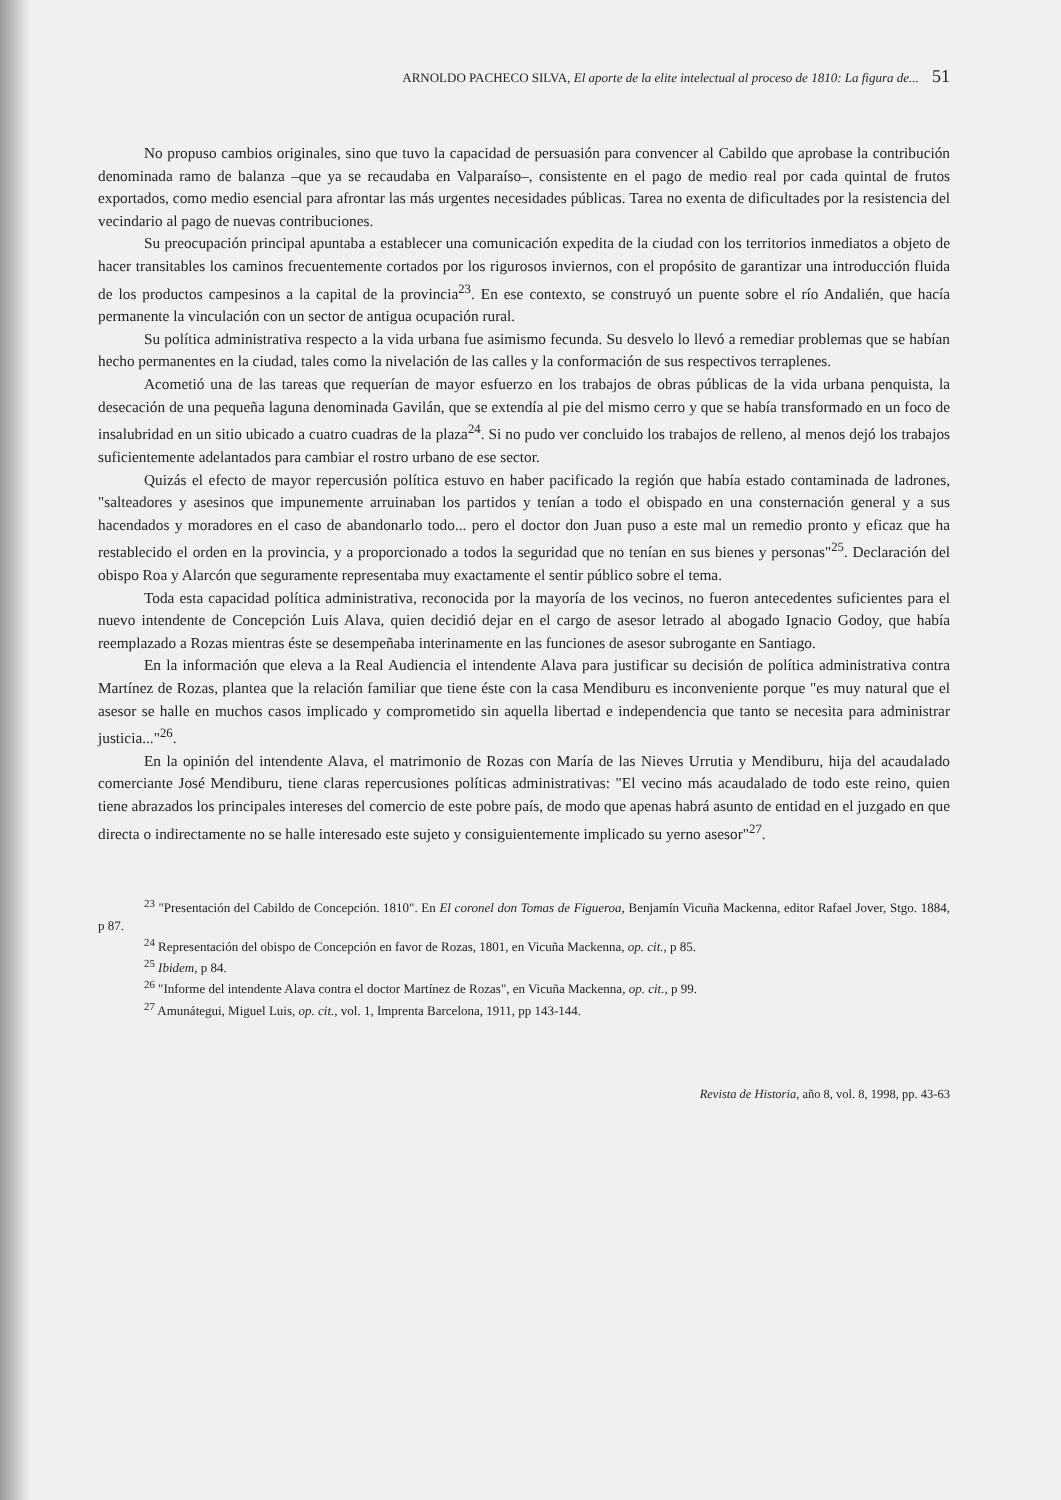ARNOLDO PACHECO SILVA, El aporte de la elite intelectual al proceso de 1810: La figura de... 51
No propuso cambios originales, sino que tuvo la capacidad de persuasión para convencer al Cabildo que aprobase la contribución denominada ramo de balanza –que ya se recaudaba en Valparaíso–, consistente en el pago de medio real por cada quintal de frutos exportados, como medio esencial para afrontar las más urgentes necesidades públicas. Tarea no exenta de dificultades por la resistencia del vecindario al pago de nuevas contribuciones.
Su preocupación principal apuntaba a establecer una comunicación expedita de la ciudad con los territorios inmediatos a objeto de hacer transitables los caminos frecuentemente cortados por los rigurosos inviernos, con el propósito de garantizar una introducción fluida de los productos campesinos a la capital de la provincia<sup>23</sup>. En ese contexto, se construyó un puente sobre el río Andalién, que hacía permanente la vinculación con un sector de antigua ocupación rural.
Su política administrativa respecto a la vida urbana fue asimismo fecunda. Su desvelo lo llevó a remediar problemas que se habían hecho permanentes en la ciudad, tales como la nivelación de las calles y la conformación de sus respectivos terraplenes.
Acometió una de las tareas que requerían de mayor esfuerzo en los trabajos de obras públicas de la vida urbana penquista, la desecación de una pequeña laguna denominada Gavilán, que se extendía al pie del mismo cerro y que se había transformado en un foco de insalubridad en un sitio ubicado a cuatro cuadras de la plaza<sup>24</sup>. Si no pudo ver concluido los trabajos de relleno, al menos dejó los trabajos suficientemente adelantados para cambiar el rostro urbano de ese sector.
Quizás el efecto de mayor repercusión política estuvo en haber pacificado la región que había estado contaminada de ladrones, "salteadores y asesinos que impunemente arruinaban los partidos y tenían a todo el obispado en una consternación general y a sus hacendados y moradores en el caso de abandonarlo todo... pero el doctor don Juan puso a este mal un remedio pronto y eficaz que ha restablecido el orden en la provincia, y a proporcionado a todos la seguridad que no tenían en sus bienes y personas"<sup>25</sup>. Declaración del obispo Roa y Alarcón que seguramente representaba muy exactamente el sentir público sobre el tema.
Toda esta capacidad política administrativa, reconocida por la mayoría de los vecinos, no fueron antecedentes suficientes para el nuevo intendente de Concepción Luis Alava, quien decidió dejar en el cargo de asesor letrado al abogado Ignacio Godoy, que había reemplazado a Rozas mientras éste se desempeñaba interinamente en las funciones de asesor subrogante en Santiago.
En la información que eleva a la Real Audiencia el intendente Alava para justificar su decisión de política administrativa contra Martínez de Rozas, plantea que la relación familiar que tiene éste con la casa Mendiburu es inconveniente porque "es muy natural que el asesor se halle en muchos casos implicado y comprometido sin aquella libertad e independencia que tanto se necesita para administrar justicia..."<sup>26</sup>.
En la opinión del intendente Alava, el matrimonio de Rozas con María de las Nieves Urrutia y Mendiburu, hija del acaudalado comerciante José Mendiburu, tiene claras repercusiones políticas administrativas: "El vecino más acaudalado de todo este reino, quien tiene abrazados los principales intereses del comercio de este pobre país, de modo que apenas habrá asunto de entidad en el juzgado en que directa o indirectamente no se halle interesado este sujeto y consiguientemente implicado su yerno asesor"<sup>27</sup>.
<sup>23</sup> "Presentación del Cabildo de Concepción. 1810". En El coronel don Tomas de Figueroa, Benjamín Vicuña Mackenna, editor Rafael Jover, Stgo. 1884, p 87.
<sup>24</sup> Representación del obispo de Concepción en favor de Rozas, 1801, en Vicuña Mackenna, op. cit., p 85.
<sup>25</sup> Ibidem, p 84.
<sup>26</sup> "Informe del intendente Alava contra el doctor Martínez de Rozas", en Vicuña Mackenna, op. cit., p 99.
<sup>27</sup> Amunátegui, Miguel Luis, op. cit., vol. 1, Imprenta Barcelona, 1911, pp 143-144.
Revista de Historia, año 8, vol. 8, 1998, pp. 43-63